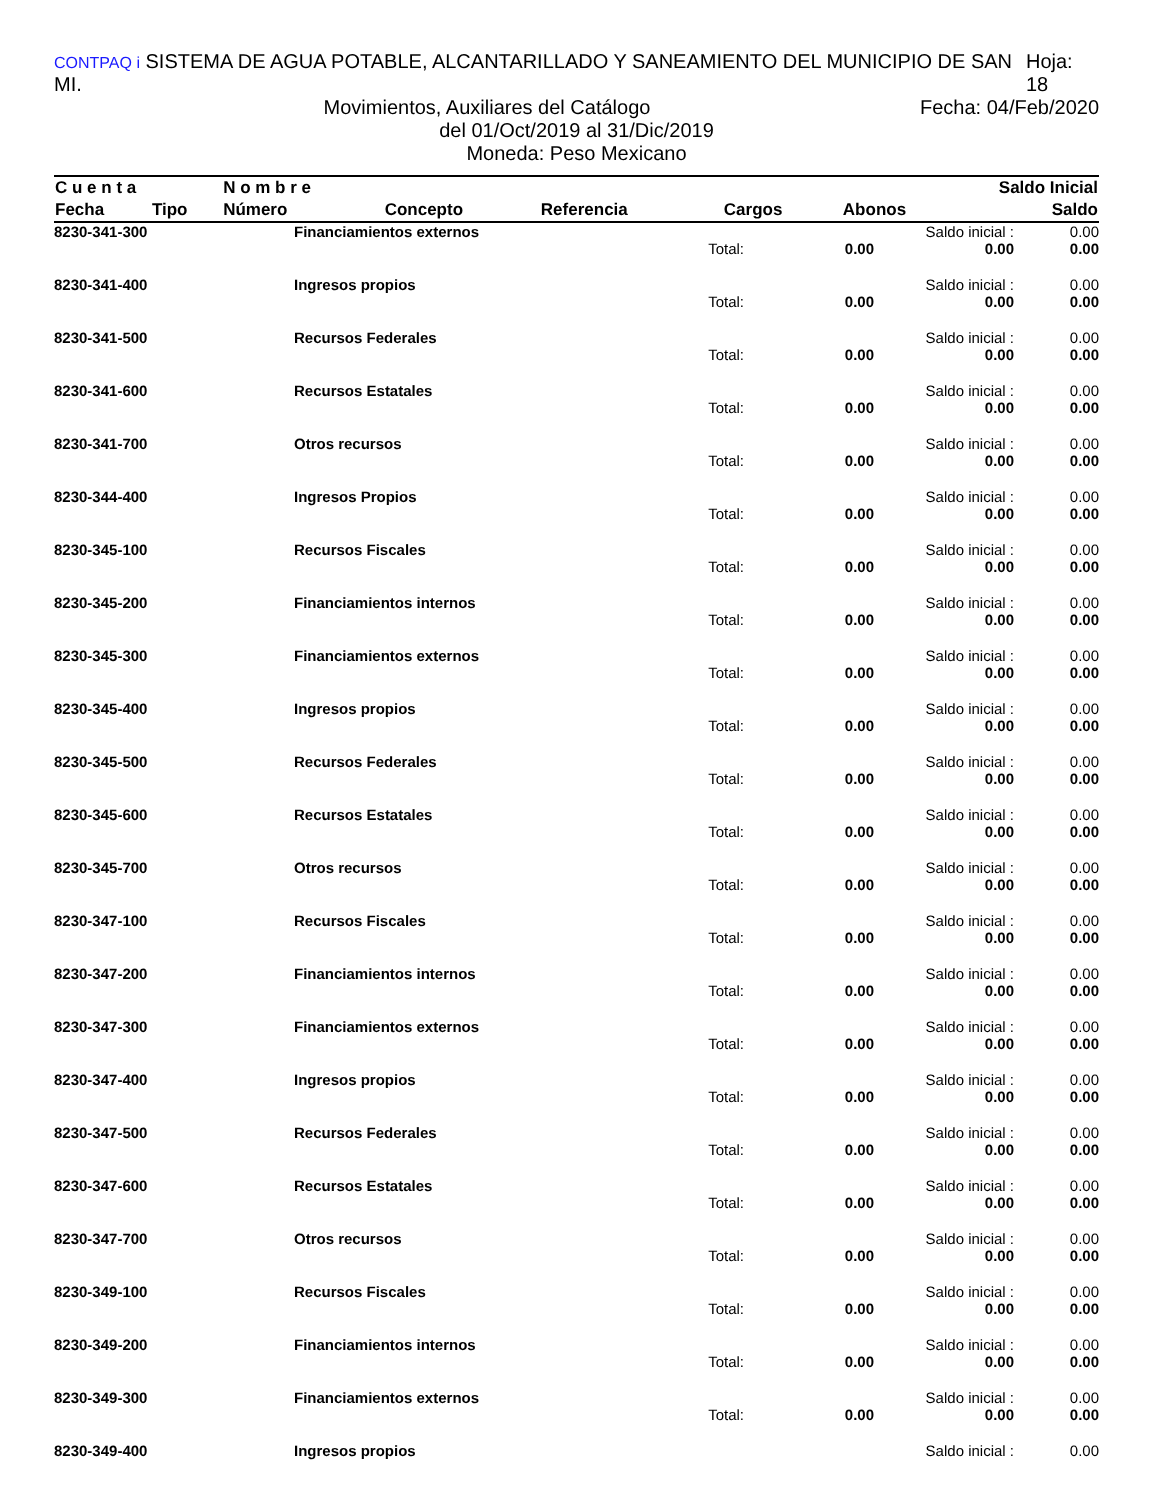CONTPAQ i SISTEMA DE AGUA POTABLE, ALCANTARILLADO Y SANEAMIENTO DEL MUNICIPIO DE SAN MI. Hoja: 18
Movimientos, Auxiliares del Catálogo Fecha: 04/Feb/2020
del 01/Oct/2019 al 31/Dic/2019
Moneda: Peso Mexicano
| C u e n t a | | N o m b r e | | | | | Saldo Inicial |
| --- | --- | --- | --- | --- | --- | --- | --- |
| Fecha | Tipo | Número | Concepto | Referencia | Cargos | Abonos | Saldo |
| 8230-341-300 | Financiamientos externos | | | Saldo inicial : | 0.00 |
| | | Total: | 0.00 | 0.00 | 0.00 |
| 8230-341-400 | Ingresos propios | | | Saldo inicial : | 0.00 |
| | | Total: | 0.00 | 0.00 | 0.00 |
| 8230-341-500 | Recursos Federales | | | Saldo inicial : | 0.00 |
| | | Total: | 0.00 | 0.00 | 0.00 |
| 8230-341-600 | Recursos Estatales | | | Saldo inicial : | 0.00 |
| | | Total: | 0.00 | 0.00 | 0.00 |
| 8230-341-700 | Otros recursos | | | Saldo inicial : | 0.00 |
| | | Total: | 0.00 | 0.00 | 0.00 |
| 8230-344-400 | Ingresos Propios | | | Saldo inicial : | 0.00 |
| | | Total: | 0.00 | 0.00 | 0.00 |
| 8230-345-100 | Recursos Fiscales | | | Saldo inicial : | 0.00 |
| | | Total: | 0.00 | 0.00 | 0.00 |
| 8230-345-200 | Financiamientos internos | | | Saldo inicial : | 0.00 |
| | | Total: | 0.00 | 0.00 | 0.00 |
| 8230-345-300 | Financiamientos externos | | | Saldo inicial : | 0.00 |
| | | Total: | 0.00 | 0.00 | 0.00 |
| 8230-345-400 | Ingresos propios | | | Saldo inicial : | 0.00 |
| | | Total: | 0.00 | 0.00 | 0.00 |
| 8230-345-500 | Recursos Federales | | | Saldo inicial : | 0.00 |
| | | Total: | 0.00 | 0.00 | 0.00 |
| 8230-345-600 | Recursos Estatales | | | Saldo inicial : | 0.00 |
| | | Total: | 0.00 | 0.00 | 0.00 |
| 8230-345-700 | Otros recursos | | | Saldo inicial : | 0.00 |
| | | Total: | 0.00 | 0.00 | 0.00 |
| 8230-347-100 | Recursos Fiscales | | | Saldo inicial : | 0.00 |
| | | Total: | 0.00 | 0.00 | 0.00 |
| 8230-347-200 | Financiamientos internos | | | Saldo inicial : | 0.00 |
| | | Total: | 0.00 | 0.00 | 0.00 |
| 8230-347-300 | Financiamientos externos | | | Saldo inicial : | 0.00 |
| | | Total: | 0.00 | 0.00 | 0.00 |
| 8230-347-400 | Ingresos propios | | | Saldo inicial : | 0.00 |
| | | Total: | 0.00 | 0.00 | 0.00 |
| 8230-347-500 | Recursos Federales | | | Saldo inicial : | 0.00 |
| | | Total: | 0.00 | 0.00 | 0.00 |
| 8230-347-600 | Recursos Estatales | | | Saldo inicial : | 0.00 |
| | | Total: | 0.00 | 0.00 | 0.00 |
| 8230-347-700 | Otros recursos | | | Saldo inicial : | 0.00 |
| | | Total: | 0.00 | 0.00 | 0.00 |
| 8230-349-100 | Recursos Fiscales | | | Saldo inicial : | 0.00 |
| | | Total: | 0.00 | 0.00 | 0.00 |
| 8230-349-200 | Financiamientos internos | | | Saldo inicial : | 0.00 |
| | | Total: | 0.00 | 0.00 | 0.00 |
| 8230-349-300 | Financiamientos externos | | | Saldo inicial : | 0.00 |
| | | Total: | 0.00 | 0.00 | 0.00 |
| 8230-349-400 | Ingresos propios | | | Saldo inicial : | 0.00 |